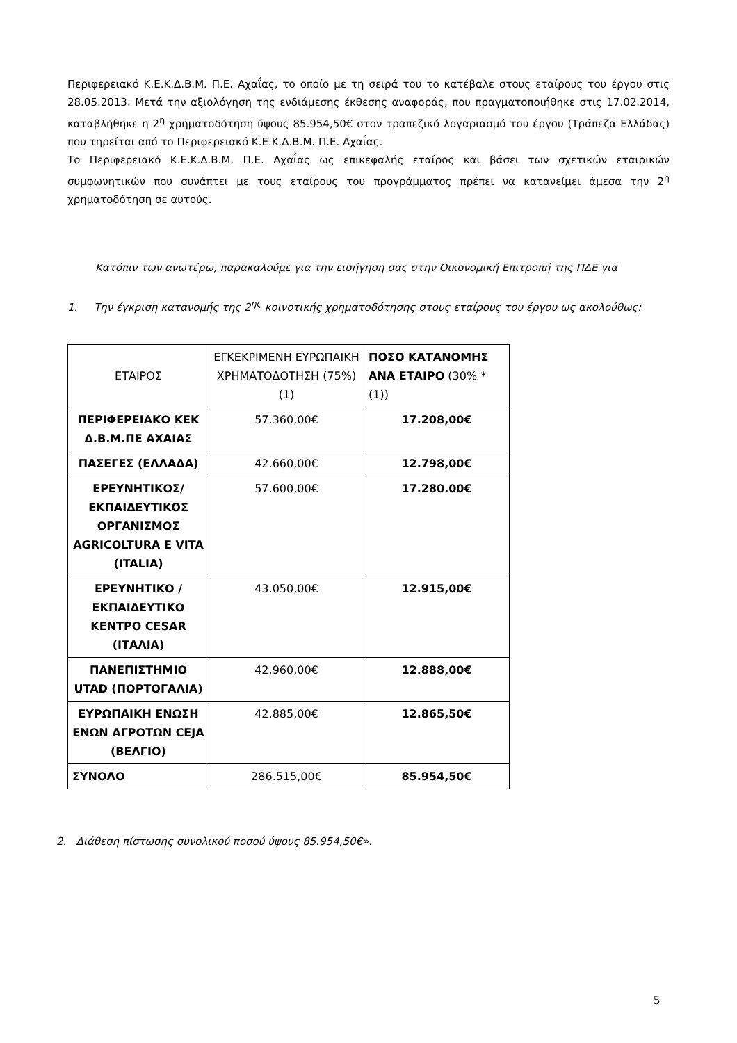Περιφερειακό Κ.Ε.Κ.Δ.Β.Μ. Π.Ε. Αχαΐας, το οποίο με τη σειρά του το κατέβαλε στους εταίρους του έργου στις 28.05.2013. Μετά την αξιολόγηση της ενδιάμεσης έκθεσης αναφοράς, που πραγματοποιήθηκε στις 17.02.2014, καταβλήθηκε η 2<sup>η</sup> χρηματοδότηση ύψους 85.954,50€ στον τραπεζικό λογαριασμό του έργου (Τράπεζα Ελλάδας) που τηρείται από το Περιφερειακό Κ.Ε.Κ.Δ.Β.Μ. Π.Ε. Αχαΐας.
Το Περιφερειακό Κ.Ε.Κ.Δ.Β.Μ. Π.Ε. Αχαΐας ως επικεφαλής εταίρος και βάσει των σχετικών εταιρικών συμφωνητικών που συνάπτει με τους εταίρους του προγράμματος πρέπει να κατανείμει άμεσα την 2<sup>η</sup> χρηματοδότηση σε αυτούς.
Κατόπιν των ανωτέρω, παρακαλούμε για την εισήγηση σας στην Οικονομική Επιτροπή της ΠΔΕ για
1. Την έγκριση κατανομής της 2<sup>ης</sup> κοινοτικής χρηματοδότησης στους εταίρους του έργου ως ακολούθως:
| ΕΤΑΙΡΟΣ | ΕΓΚΕΚΡΙΜΕΝΗ ΕΥΡΩΠΑΙΚΗ ΧΡΗΜΑΤΟΔΟΤΗΣΗ (75%) (1) | ΠΟΣΟ ΚΑΤΑΝΟΜΗΣ ΑΝΑ ΕΤΑΙΡΟ (30% * (1)) |
| ΠΕΡΙΦΕΡΕΙΑΚΟ ΚΕΚ Δ.Β.Μ.ΠΕ ΑΧΑΙΑΣ | 57.360,00€ | 17.208,00€ |
| ΠΑΣΕΓΕΣ (ΕΛΛΑΔΑ) | 42.660,00€ | 12.798,00€ |
| ΕΡΕΥΝΗΤΙΚΟΣ/ ΕΚΠΑΙΔΕΥΤΙΚΟΣ ΟΡΓΑΝΙΣΜΟΣ AGRICOLTURA E VITA (ITALIA) | 57.600,00€ | 17.280.00€ |
| ΕΡΕΥΝΗΤΙΚΟ /ΕΚΠΑΙΔΕΥΤΙΚΟ ΚΕΝΤΡΟ CESAR (ΙΤΑΛΙΑ) | 43.050,00€ | 12.915,00€ |
| ΠΑΝΕΠΙΣΤΗΜΙΟ UTAD (ΠΟΡΤΟΓΑΛΙΑ) | 42.960,00€ | 12.888,00€ |
| ΕΥΡΩΠΑΙΚΗ ΕΝΩΣΗ ΕΝΩΝ ΑΓΡΟΤΩΝ CEJA (ΒΕΛΓΙΟ) | 42.885,00€ | 12.865,50€ |
| ΣΥΝΟΛΟ | 286.515,00€ | 85.954,50€ |
2. Διάθεση πίστωσης συνολικού ποσού ύψους 85.954,50€».
5